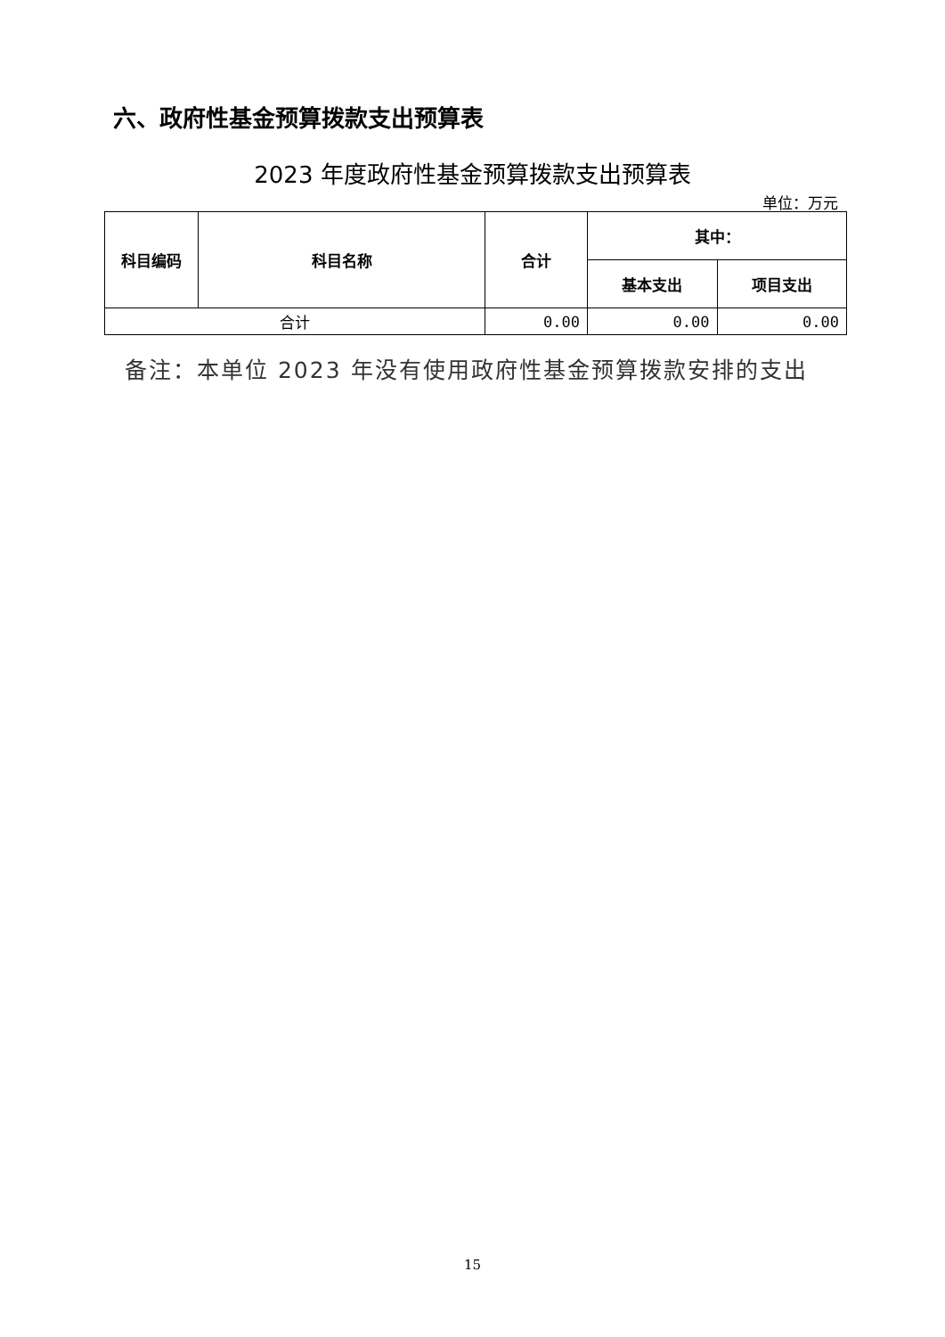六、政府性基金预算拨款支出预算表
2023 年度政府性基金预算拨款支出预算表
单位：万元
| 科目编码 | 科目名称 | 合计 | 其中： | |
| --- | --- | --- | --- | --- |
| | | | 基本支出 | 项目支出 |
| 合计 | | 0.00 | 0.00 | 0.00 |
备注：本单位 2023 年没有使用政府性基金预算拨款安排的支出
15